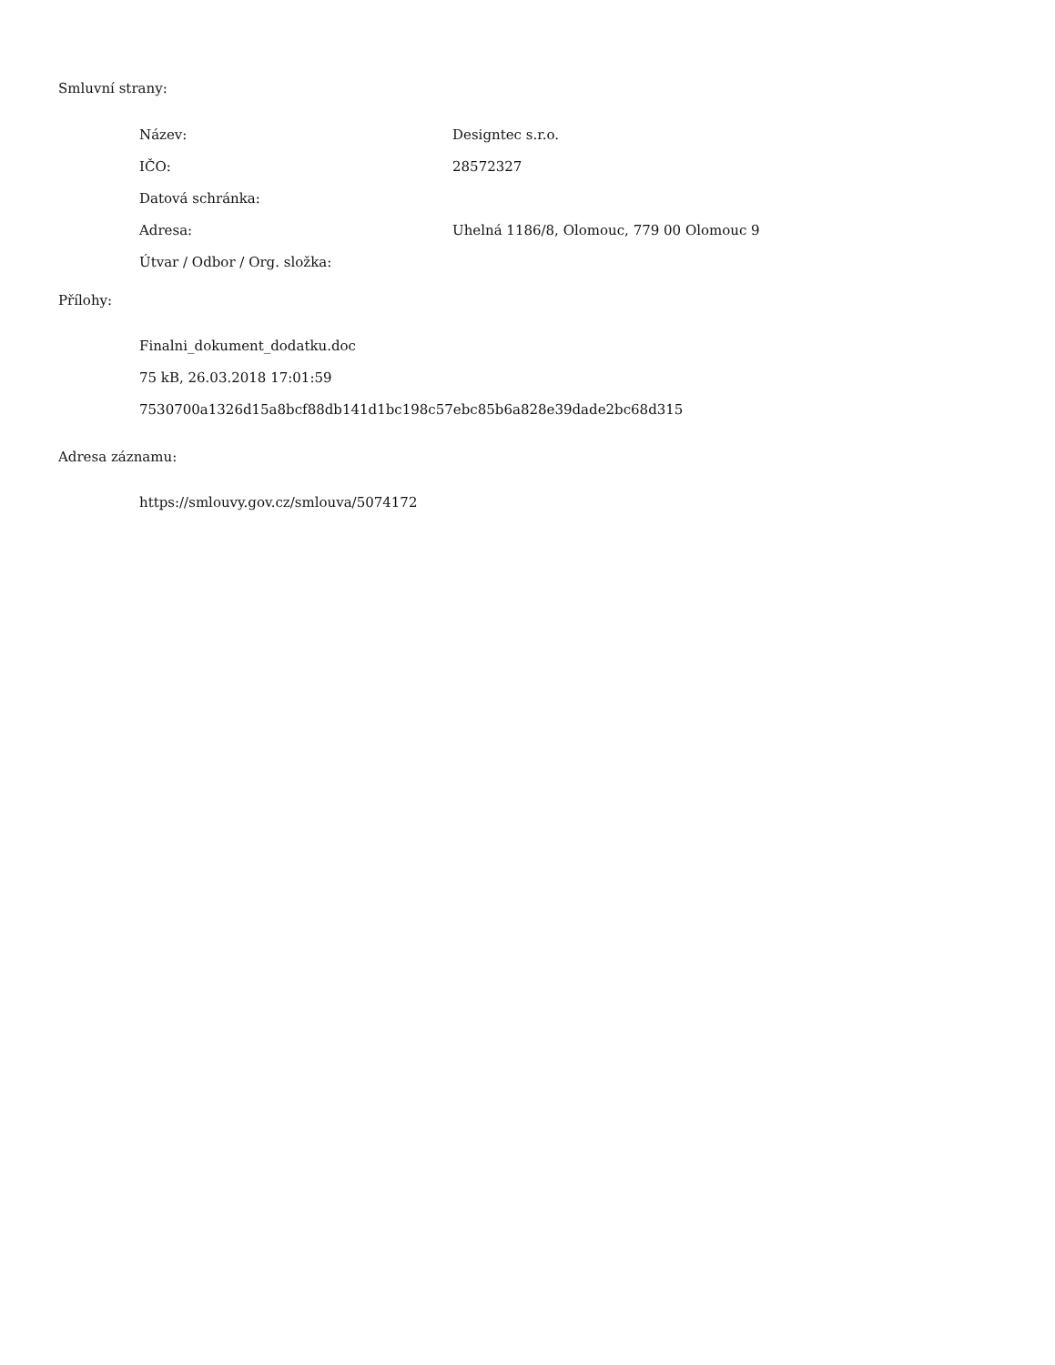Smluvní strany:
| Název: | Designtec s.r.o. |
| IČO: | 28572327 |
| Datová schránka: | |
| Adresa: | Uhelná 1186/8, Olomouc, 779 00 Olomouc 9 |
| Útvar / Odbor / Org. složka: | |
Přílohy:
Finalni_dokument_dodatku.doc
75 kB, 26.03.2018 17:01:59
7530700a1326d15a8bcf88db141d1bc198c57ebc85b6a828e39dade2bc68d315
Adresa záznamu:
https://smlouvy.gov.cz/smlouva/5074172